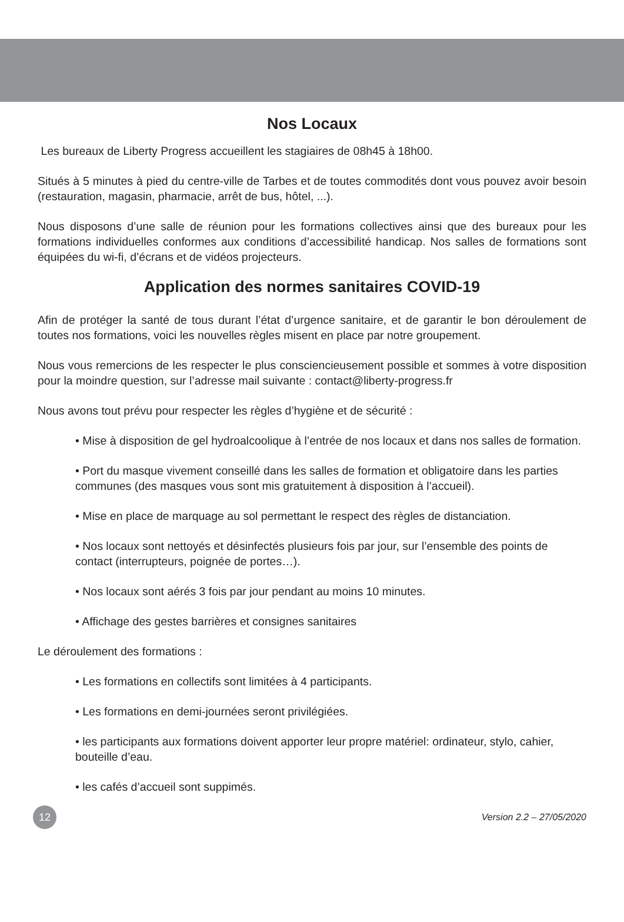Nos Locaux
Les bureaux de Liberty Progress accueillent les stagiaires de 08h45 à 18h00.
Situés à 5 minutes à pied du centre-ville de Tarbes et de toutes commodités dont vous pouvez avoir besoin (restauration, magasin, pharmacie, arrêt de bus, hôtel, ...).
Nous disposons d’une salle de réunion pour les formations collectives ainsi que des bureaux pour les formations individuelles conformes aux conditions d’accessibilité handicap. Nos salles de formations sont équipées du wi-fi, d’écrans et de vidéos projecteurs.
Application des normes sanitaires COVID-19
Afin de protéger la santé de tous durant l’état d’urgence sanitaire, et de garantir le bon déroulement de toutes nos formations, voici les nouvelles règles misent en place par notre groupement.
Nous vous remercions de les respecter le plus consciencieusement possible et sommes à votre disposition pour la moindre question, sur l’adresse mail suivante : contact@liberty-progress.fr
Nous avons tout prévu pour respecter les règles d’hygiène et de sécurité :
• Mise à disposition de gel hydroalcoolique à l’entrée de nos locaux et dans nos salles de formation.
• Port du masque vivement conseillé dans les salles de formation et obligatoire dans les parties communes (des masques vous sont mis gratuitement à disposition à l’accueil).
• Mise en place de marquage au sol permettant le respect des règles de distanciation.
• Nos locaux sont nettoyés et désinfectés plusieurs fois par jour, sur l’ensemble des points de contact (interrupteurs, poignée de portes…).
• Nos locaux sont aérés 3 fois par jour pendant au moins 10 minutes.
• Affichage des gestes barrières et consignes sanitaires
Le déroulement des formations :
• Les formations en collectifs sont limitées à 4 participants.
• Les formations en demi-journées seront privilégiées.
• les participants aux formations doivent apporter leur propre matériel: ordinateur, stylo, cahier, bouteille d’eau.
• les cafés d’accueil sont suppimés.
12
Version 2.2 – 27/05/2020